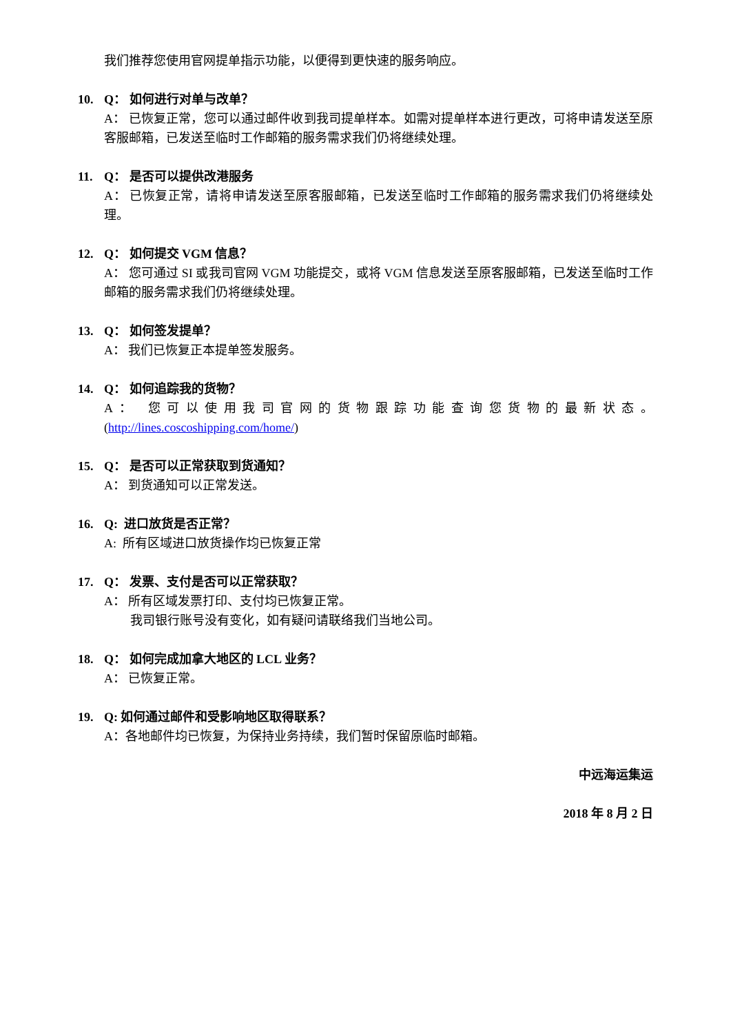我们推荐您使用官网提单指示功能，以便得到更快速的服务响应。
10. Q： 如何进行对单与改单？
A： 已恢复正常，您可以通过邮件收到我司提单样本。如需对提单样本进行更改，可将申请发送至原客服邮箱，已发送至临时工作邮箱的服务需求我们仍将继续处理。
11. Q： 是否可以提供改港服务
A： 已恢复正常，请将申请发送至原客服邮箱，已发送至临时工作邮箱的服务需求我们仍将继续处理。
12. Q： 如何提交 VGM 信息？
A： 您可通过 SI 或我司官网 VGM 功能提交，或将 VGM 信息发送至原客服邮箱，已发送至临时工作邮箱的服务需求我们仍将继续处理。
13. Q： 如何签发提单？
A： 我们已恢复正本提单签发服务。
14. Q： 如何追踪我的货物？
A： 您可以使用我司官网的货物跟踪功能查询您货物的最新状态。(http://lines.coscoshipping.com/home/)
15. Q： 是否可以正常获取到货通知？
A： 到货通知可以正常发送。
16. Q: 进口放货是否正常？
A: 所有区域进口放货操作均已恢复正常
17. Q： 发票、支付是否可以正常获取？
A： 所有区域发票打印、支付均已恢复正常。
我司银行账号没有变化，如有疑问请联络我们当地公司。
18. Q： 如何完成加拿大地区的 LCL 业务？
A： 已恢复正常。
19. Q: 如何通过邮件和受影响地区取得联系？
A：各地邮件均已恢复，为保持业务持续，我们暂时保留原临时邮箱。
中远海运集运
2018 年 8 月 2 日